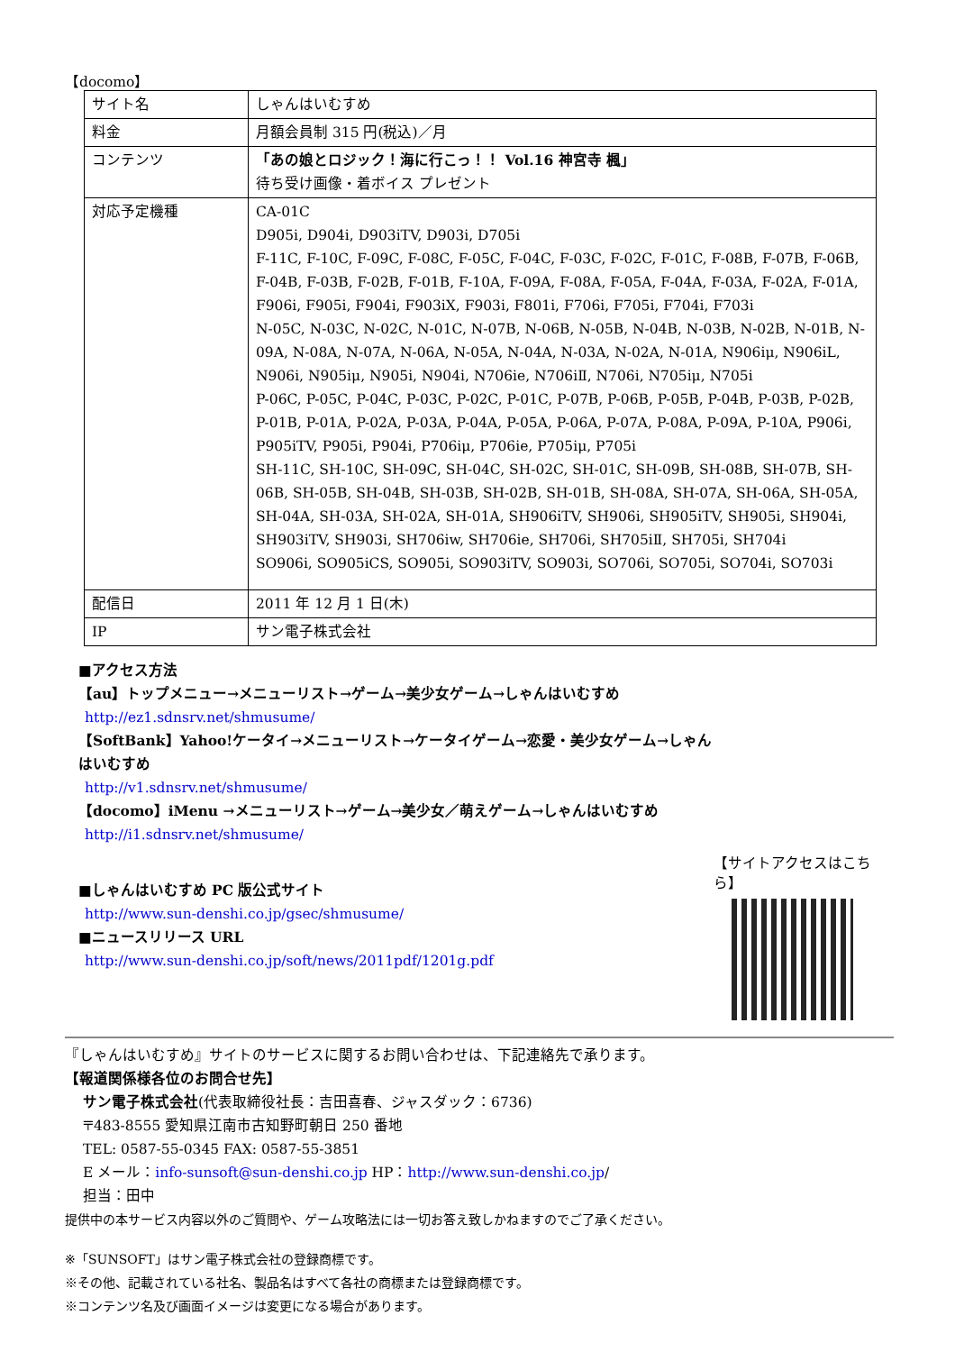【docomo】
| サイト名 | しゃんはいむすめ |
| 料金 | 月額会員制 315 円(税込)／月 |
| コンテンツ | 「あの娘とロジック！海に行こっ！！ Vol.16 神宮寺 楓」 待ち受け画像・着ボイス プレゼント |
| 対応予定機種 | CA-01C D905i, D904i, D903iTV, D903i, D705i F-11C, F-10C, F-09C, F-08C, F-05C, F-04C, F-03C, F-02C, F-01C, F-08B, F-07B, F-06B, F-04B, F-03B, F-02B, F-01B, F-10A, F-09A, F-08A, F-05A, F-04A, F-03A, F-02A, F-01A, F906i, F905i, F904i, F903iX, F903i, F801i, F706i, F705i, F704i, F703i N-05C, N-03C, N-02C, N-01C, N-07B, N-06B, N-05B, N-04B, N-03B, N-02B, N-01B, N-09A, N-08A, N-07A, N-06A, N-05A, N-04A, N-03A, N-02A, N-01A, N906iμ, N906iL, N906i, N905iμ, N905i, N904i, N706ie, N706iⅡ, N706i, N705iμ, N705i P-06C, P-05C, P-04C, P-03C, P-02C, P-01C, P-07B, P-06B, P-05B, P-04B, P-03B, P-02B, P-01B, P-01A, P-02A, P-03A, P-04A, P-05A, P-06A, P-07A, P-08A, P-09A, P-10A, P906i, P905iTV, P905i, P904i, P706iμ, P706ie, P705iμ, P705i SH-11C, SH-10C, SH-09C, SH-04C, SH-02C, SH-01C, SH-09B, SH-08B, SH-07B, SH-06B, SH-05B, SH-04B, SH-03B, SH-02B, SH-01B, SH-08A, SH-07A, SH-06A, SH-05A, SH-04A, SH-03A, SH-02A, SH-01A, SH906iTV, SH906i, SH905iTV, SH905i, SH904i, SH903iTV, SH903i, SH706iw, SH706ie, SH706i, SH705iⅡ, SH705i, SH704i SO906i, SO905iCS, SO905i, SO903iTV, SO903i, SO706i, SO705i, SO704i, SO703i |
| 配信日 | 2011 年 12 月 1 日(木) |
| IP | サン電子株式会社 |
■アクセス方法
【au】トップメニュー→メニューリスト→ゲーム→美少女ゲーム→しゃんはいむすめ
http://ez1.sdnsrv.net/shmusume/
【SoftBank】Yahoo!ケータイ→メニューリスト→ケータイゲーム→恋愛・美少女ゲーム→しゃんはいむすめ
http://v1.sdnsrv.net/shmusume/
【docomo】iMenu →メニューリスト→ゲーム→美少女／萌えゲーム→しゃんはいむすめ
http://i1.sdnsrv.net/shmusume/
■しゃんはいむすめ PC 版公式サイト
http://www.sun-denshi.co.jp/gsec/shmusume/
■ニュースリリース URL
http://www.sun-denshi.co.jp/soft/news/2011pdf/1201g.pdf
【サイトアクセスはこちら】
『しゃんはいむすめ』サイトのサービスに関するお問い合わせは、下記連絡先で承ります。
【報道関係様各位のお問合せ先】
サン電子株式会社(代表取締役社長：吉田喜春、ジャスダック：6736)
〒483-8555 愛知県江南市古知野町朝日 250 番地
TEL: 0587-55-0345 FAX: 0587-55-3851
E メール：info-sunsoft@sun-denshi.co.jp HP：http://www.sun-denshi.co.jp/
担当：田中
提供中の本サービス内容以外のご質問や、ゲーム攻略法には一切お答え致しかねますのでご了承ください。
※「SUNSOFT」はサン電子株式会社の登録商標です。
※その他、記載されている社名、製品名はすべて各社の商標または登録商標です。
※コンテンツ名及び画面イメージは変更になる場合があります。